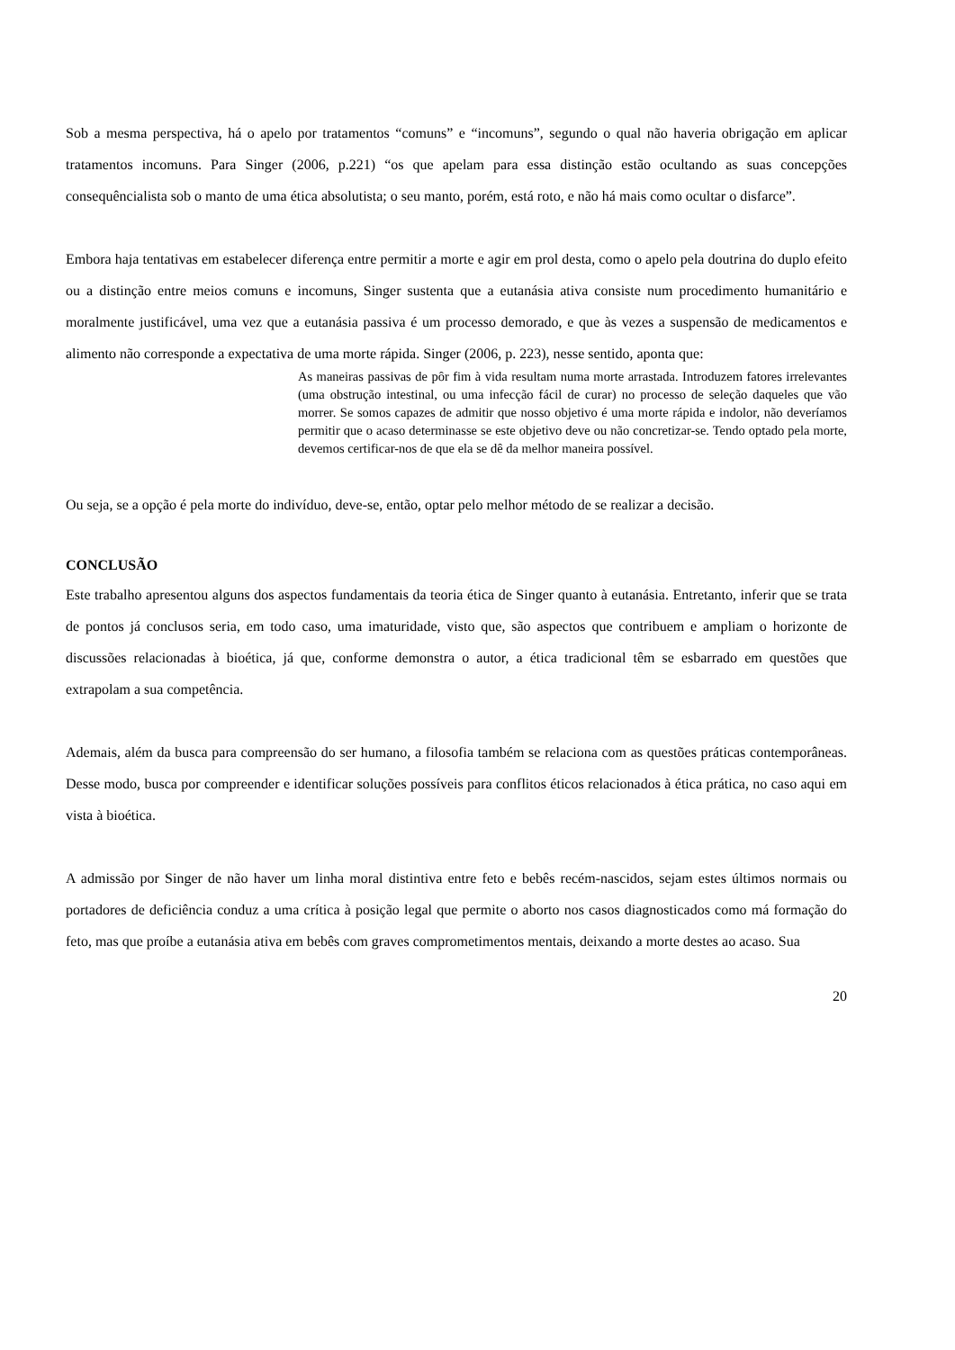Sob a mesma perspectiva, há o apelo por tratamentos “comuns” e “incomuns”, segundo o qual não haveria obrigação em aplicar tratamentos incomuns. Para Singer (2006, p.221) “os que apelam para essa distinção estão ocultando as suas concepções consequêncialista sob o manto de uma ética absolutista; o seu manto, porém, está roto, e não há mais como ocultar o disfarce”.
Embora haja tentativas em estabelecer diferença entre permitir a morte e agir em prol desta, como o apelo pela doutrina do duplo efeito ou a distinção entre meios comuns e incomuns, Singer sustenta que a eutanásia ativa consiste num procedimento humanitário e moralmente justificável, uma vez que a eutanásia passiva é um processo demorado, e que às vezes a suspensão de medicamentos e alimento não corresponde a expectativa de uma morte rápida. Singer (2006, p. 223), nesse sentido, aponta que:
As maneiras passivas de pôr fim à vida resultam numa morte arrastada. Introduzem fatores irrelevantes (uma obstrução intestinal, ou uma infecção fácil de curar) no processo de seleção daqueles que vão morrer. Se somos capazes de admitir que nosso objetivo é uma morte rápida e indolor, não deveríamos permitir que o acaso determinasse se este objetivo deve ou não concretizar-se. Tendo optado pela morte, devemos certificar-nos de que ela se dê da melhor maneira possível.
Ou seja, se a opção é pela morte do indivíduo, deve-se, então, optar pelo melhor método de se realizar a decisão.
CONCLUSÃO
Este trabalho apresentou alguns dos aspectos fundamentais da teoria ética de Singer quanto à eutanásia. Entretanto, inferir que se trata de pontos já conclusos seria, em todo caso, uma imaturidade, visto que, são aspectos que contribuem e ampliam o horizonte de discussões relacionadas à bioética, já que, conforme demonstra o autor, a ética tradicional têm se esbarrado em questões que extrapolam a sua competência.
Ademais, além da busca para compreensão do ser humano, a filosofia também se relaciona com as questões práticas contemporâneas. Desse modo, busca por compreender e identificar soluções possíveis para conflitos éticos relacionados à ética prática, no caso aqui em vista à bioética.
A admissão por Singer de não haver um linha moral distintiva entre feto e bebês recém-nascidos, sejam estes últimos normais ou portadores de deficiência conduz a uma crítica à posição legal que permite o aborto nos casos diagnosticados como má formação do feto, mas que proíbe a eutanásia ativa em bebês com graves comprometimentos mentais, deixando a morte destes ao acaso. Sua
20